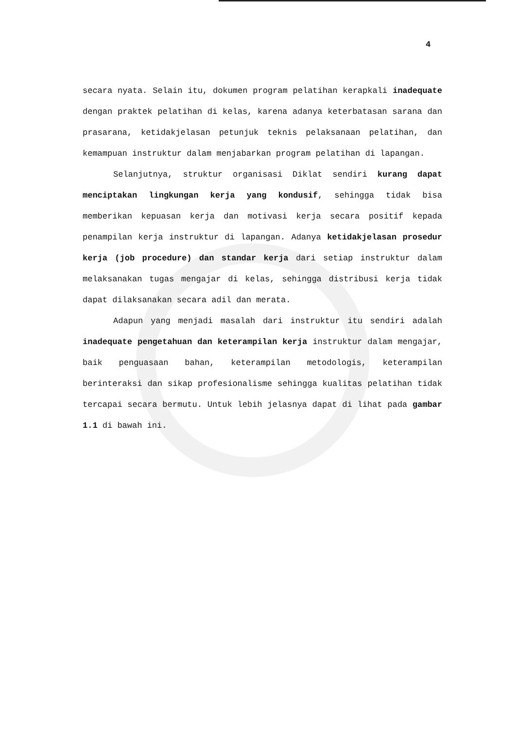4
secara nyata. Selain itu, dokumen program pelatihan kerapkali inadequate dengan praktek pelatihan di kelas, karena adanya keterbatasan sarana dan prasarana, ketidakjelasan petunjuk teknis pelaksanaan pelatihan, dan kemampuan instruktur dalam menjabarkan program pelatihan di lapangan.
Selanjutnya, struktur organisasi Diklat sendiri kurang dapat menciptakan lingkungan kerja yang kondusif, sehingga tidak bisa memberikan kepuasan kerja dan motivasi kerja secara positif kepada penampilan kerja instruktur di lapangan. Adanya ketidakjelasan prosedur kerja (job procedure) dan standar kerja dari setiap instruktur dalam melaksanakan tugas mengajar di kelas, sehingga distribusi kerja tidak dapat dilaksanakan secara adil dan merata.
Adapun yang menjadi masalah dari instruktur itu sendiri adalah inadequate pengetahuan dan keterampilan kerja instruktur dalam mengajar, baik penguasaan bahan, keterampilan metodologis, keterampilan berinteraksi dan sikap profesionalisme sehingga kualitas pelatihan tidak tercapai secara bermutu. Untuk lebih jelasnya dapat di lihat pada gambar 1.1 di bawah ini.